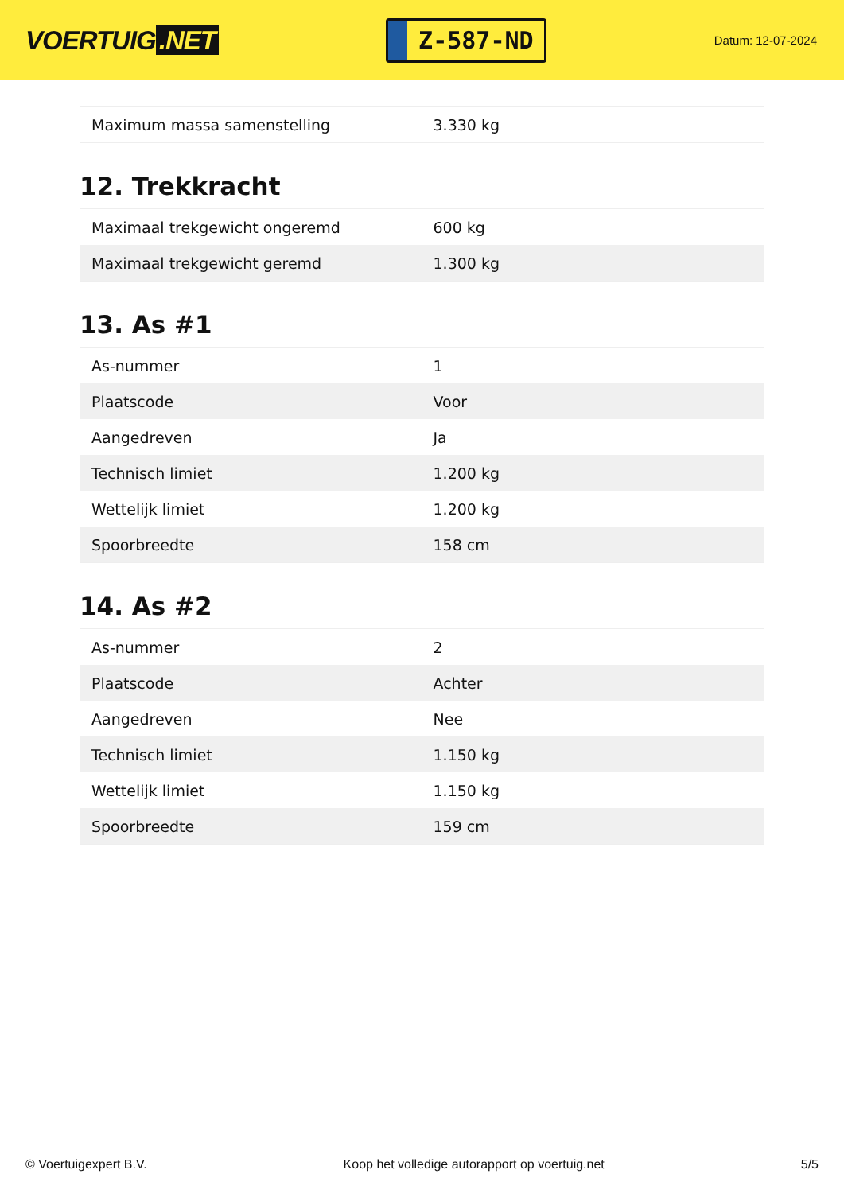VOERTUIG.NET
Z-587-ND
Datum: 12-07-2024
| Maximum massa samenstelling | 3.330 kg |
12. Trekkracht
| Maximaal trekgewicht ongeremd | 600 kg |
| Maximaal trekgewicht geremd | 1.300 kg |
13. As #1
| As-nummer | 1 |
| Plaatscode | Voor |
| Aangedreven | Ja |
| Technisch limiet | 1.200 kg |
| Wettelijk limiet | 1.200 kg |
| Spoorbreedte | 158 cm |
14. As #2
| As-nummer | 2 |
| Plaatscode | Achter |
| Aangedreven | Nee |
| Technisch limiet | 1.150 kg |
| Wettelijk limiet | 1.150 kg |
| Spoorbreedte | 159 cm |
© Voertuigexpert B.V. Koop het volledige autorapport op voertuig.net 5/5